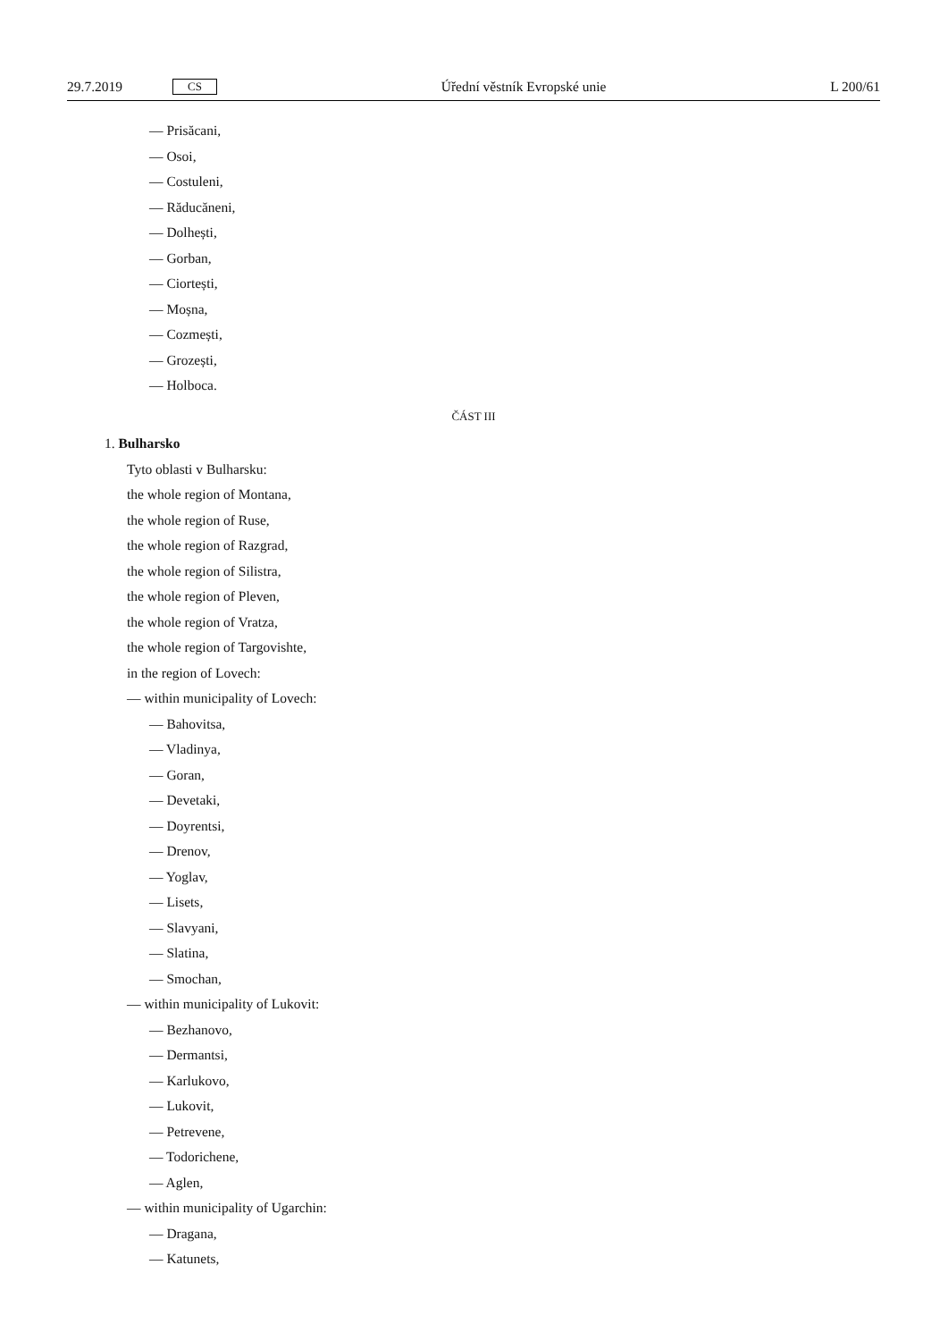29.7.2019 CS Úřední věstník Evropské unie L 200/61
— Prisăcani,
— Osoi,
— Costuleni,
— Răducăneni,
— Dolhești,
— Gorban,
— Ciortești,
— Moșna,
— Cozmești,
— Grozești,
— Holboca.
ČÁST III
1. Bulharsko
Tyto oblasti v Bulharsku:
the whole region of Montana,
the whole region of Ruse,
the whole region of Razgrad,
the whole region of Silistra,
the whole region of Pleven,
the whole region of Vratza,
the whole region of Targovishte,
in the region of Lovech:
— within municipality of Lovech:
— Bahovitsa,
— Vladinya,
— Goran,
— Devetaki,
— Doyrentsi,
— Drenov,
— Yoglav,
— Lisets,
— Slavyani,
— Slatina,
— Smochan,
— within municipality of Lukovit:
— Bezhanovo,
— Dermantsi,
— Karlukovo,
— Lukovit,
— Petrevene,
— Todorichene,
— Aglen,
— within municipality of Ugarchin:
— Dragana,
— Katunets,